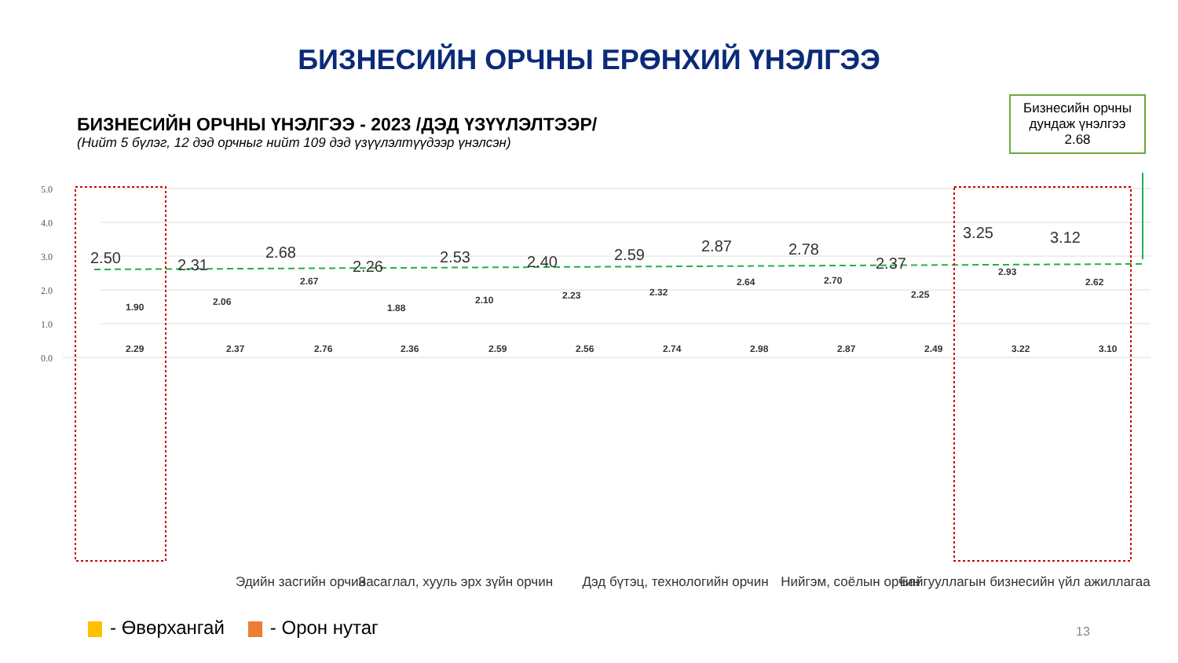БИЗНЕСИЙН ОРЧНЫ ЕРӨНХИЙ ҮНЭЛГЭЭ
БИЗНЕСИЙН ОРЧНЫ ҮНЭЛГЭЭ - 2023 /ДЭД ҮЗҮҮЛЭЛТЭЭР/
(Нийт 5 бүлэг, 12 дэд орчныг нийт 109 дэд үзүүлэлтүүдээр үнэлсэн)
Бизнесийн орчны дундаж үнэлгээ
2.68
5.0
4.0
3.0
2.0
1.0
0.0
2.50
2.31
2.68
2.26
2.53
2.40
2.59
2.87
2.78
2.37
3.25
3.12
1.90
2.29
2.06
2.37
2.67
2.76
1.88
2.36
2.10
2.59
2.23
2.56
2.32
2.74
2.64
2.98
2.70
2.87
2.25
2.49
2.93
3.22
2.62
3.10
Эдийн засгийн орчин
Засаглал, хууль эрх зүйн орчин
Дэд бүтэц, технологийн орчин
Нийгэм, соёлын орчин
Байгууллагын бизнесийн үйл ажиллагаа
- Өвөрхангай - Орон нутаг 13